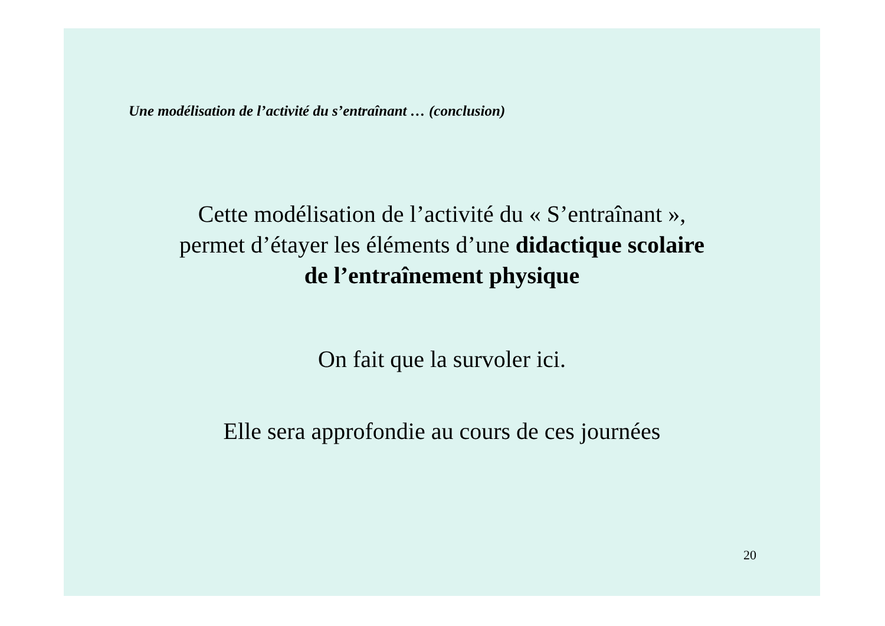Une modélisation de l’activité du s’entraînant … (conclusion)
Cette modélisation de l’activité du « S’entraînant »,
permet d’étayer les éléments d’une didactique scolaire
de l’entraînement physique
On fait que la survoler ici.
Elle sera approfondie au cours de ces journées
20